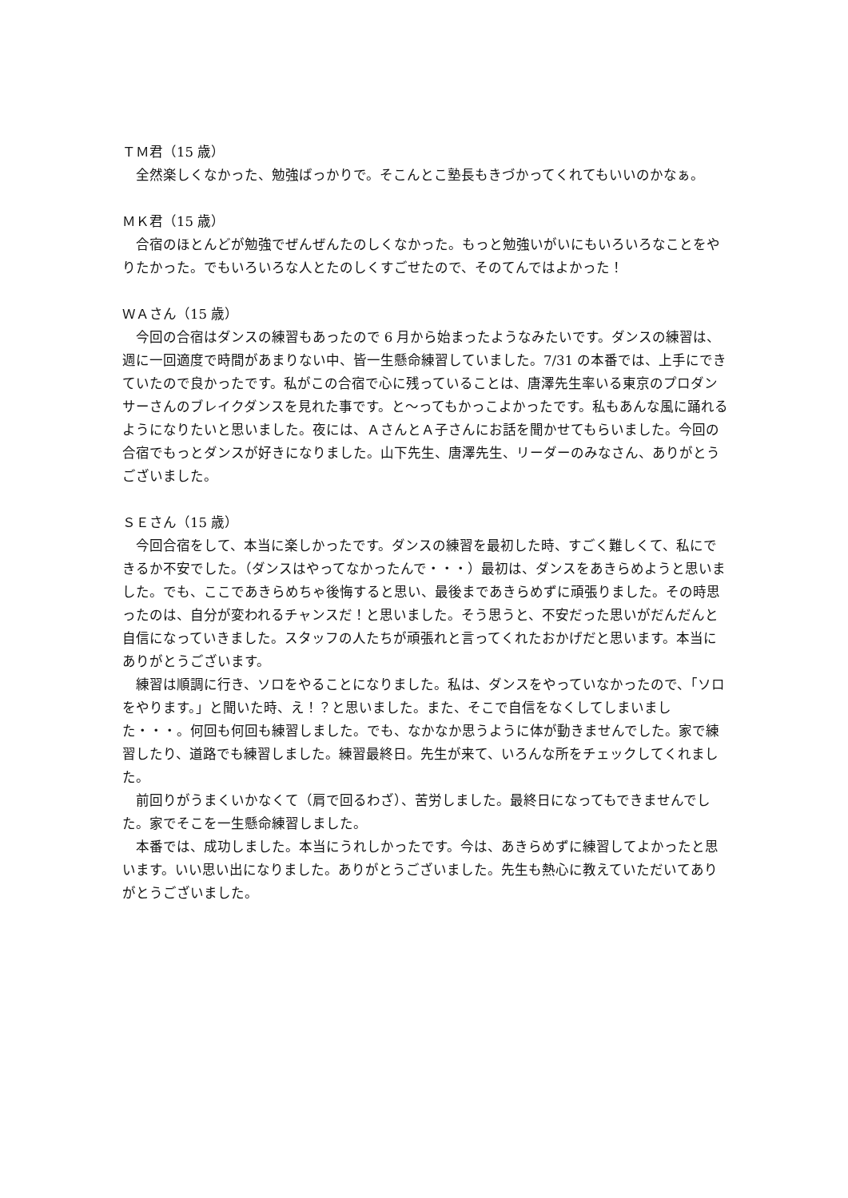ＴＭ君（15 歳）
全然楽しくなかった、勉強ばっかりで。そこんとこ塾長もきづかってくれてもいいのかなぁ。
ＭＫ君（15 歳）
合宿のほとんどが勉強でぜんぜんたのしくなかった。もっと勉強いがいにもいろいろなことをやりたかった。でもいろいろな人とたのしくすごせたので、そのてんではよかった！
ＷＡさん（15 歳）
今回の合宿はダンスの練習もあったので 6 月から始まったようなみたいです。ダンスの練習は、週に一回適度で時間があまりない中、皆一生懸命練習していました。7/31 の本番では、上手にできていたので良かったです。私がこの合宿で心に残っていることは、唐澤先生率いる東京のプロダンサーさんのブレイクダンスを見れた事です。と～ってもかっこよかったです。私もあんな風に踊れるようになりたいと思いました。夜には、ＡさんとＡ子さんにお話を聞かせてもらいました。今回の合宿でもっとダンスが好きになりました。山下先生、唐澤先生、リーダーのみなさん、ありがとうございました。
ＳＥさん（15 歳）
今回合宿をして、本当に楽しかったです。ダンスの練習を最初した時、すごく難しくて、私にできるか不安でした。（ダンスはやってなかったんで・・・）最初は、ダンスをあきらめようと思いました。でも、ここであきらめちゃ後悔すると思い、最後まであきらめずに頑張りました。その時思ったのは、自分が変われるチャンスだ！と思いました。そう思うと、不安だった思いがだんだんと自信になっていきました。スタッフの人たちが頑張れと言ってくれたおかげだと思います。本当にありがとうございます。
練習は順調に行き、ソロをやることになりました。私は、ダンスをやっていなかったので、「ソロをやります。」と聞いた時、え！？と思いました。また、そこで自信をなくしてしまいました・・・。何回も何回も練習しました。でも、なかなか思うように体が動きませんでした。家で練習したり、道路でも練習しました。練習最終日。先生が来て、いろんな所をチェックしてくれました。
前回りがうまくいかなくて（肩で回るわざ）、苦労しました。最終日になってもできませんでした。家でそこを一生懸命練習しました。
本番では、成功しました。本当にうれしかったです。今は、あきらめずに練習してよかったと思います。いい思い出になりました。ありがとうございました。先生も熱心に教えていただいてありがとうございました。